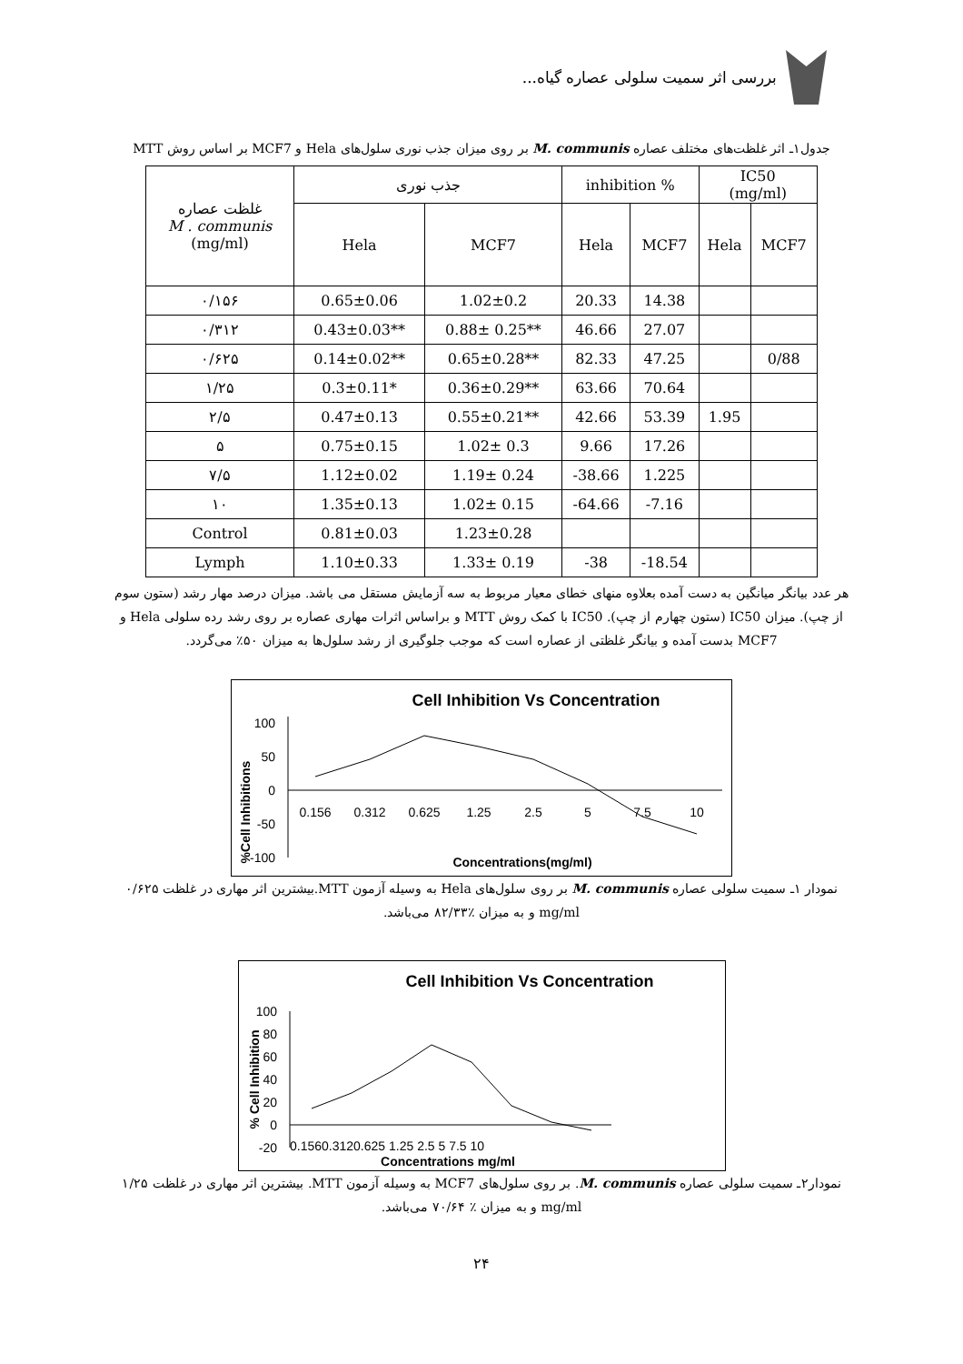بررسی اثر سمیت سلولی عصاره گیاه...
جدول۱ـ اثر غلظت‌های مختلف عصاره M. communis بر روی میزان جذب نوری سلول‌های Hela و MCF7 بر اساس روش MTT
| غلظت عصاره M . communis (mg/ml) | جذب نوری | | inhibition % | | IC50 (mg/ml) | |
| --- | --- | --- | --- | --- | --- | --- |
| | Hela | MCF7 | Hela | MCF7 | Hela | MCF7 |
| ۰/۱۵۶ | 0.65±0.06 | 1.02±0.2 | 20.33 | 14.38 | | |
| ۰/۳۱۲ | 0.43±0.03** | 0.88± 0.25** | 46.66 | 27.07 | | |
| ۰/۶۲۵ | 0.14±0.02** | 0.65±0.28** | 82.33 | 47.25 | | 0/88 |
| ۱/۲۵ | 0.3±0.11* | 0.36±0.29** | 63.66 | 70.64 | | |
| ۲/۵ | 0.47±0.13 | 0.55±0.21** | 42.66 | 53.39 | 1.95 | |
| ۵ | 0.75±0.15 | 1.02± 0.3 | 9.66 | 17.26 | | |
| ۷/۵ | 1.12±0.02 | 1.19± 0.24 | -38.66 | 1.225 | | |
| ۱۰ | 1.35±0.13 | 1.02± 0.15 | -64.66 | -7.16 | | |
| Control | 0.81±0.03 | 1.23±0.28 | | | | |
| Lymph | 1.10±0.33 | 1.33± 0.19 | -38 | -18.54 | | |
هر عدد بیانگر میانگین به دست آمده بعلاوه منهای خطای معیار مربوط به سه آزمایش مستقل می باشد. میزان درصد مهار رشد (ستون سوم از چپ). میزان IC50 (ستون چهارم از چپ). IC50 با کمک روش MTT و براساس اثرات مهاری عصاره بر روی رشد رده سلولی Hela و MCF7 بدست آمده و بیانگر غلظتی از عصاره است که موجب جلوگیری از رشد سلول‌ها به میزان ۵۰٪ می‌گردد.
Cell Inhibition Vs Concentration
%Cell Inhibitions
100
50
0
-50
-100
0.156
0.312
0.625
1.25
2.5
5
7.5
10
Concentrations(mg/ml)
نمودار ۱ـ سمیت سلولی عصاره M. communis بر روی سلول‌های Hela به وسیله آزمون MTT.بیشترین اثر مهاری در غلظت ۰/۶۲۵ mg/ml و به میزان ٪۸۲/۳۳ می‌باشد.
Cell Inhibition Vs Concentration
% Cell Inhibition
100
80
60
40
20
0
-20
0.1560.3120.625 1.25 2.5 5 7.5 10
Concentrations mg/ml
نمودار۲ـ سمیت سلولی عصاره M. communis. بر روی سلول‌های MCF7 به وسیله آزمون MTT. بیشترین اثر مهاری در غلظت ۱/۲۵ mg/ml و به میزان ٪ ۷۰/۶۴ می‌باشد.
۲۴